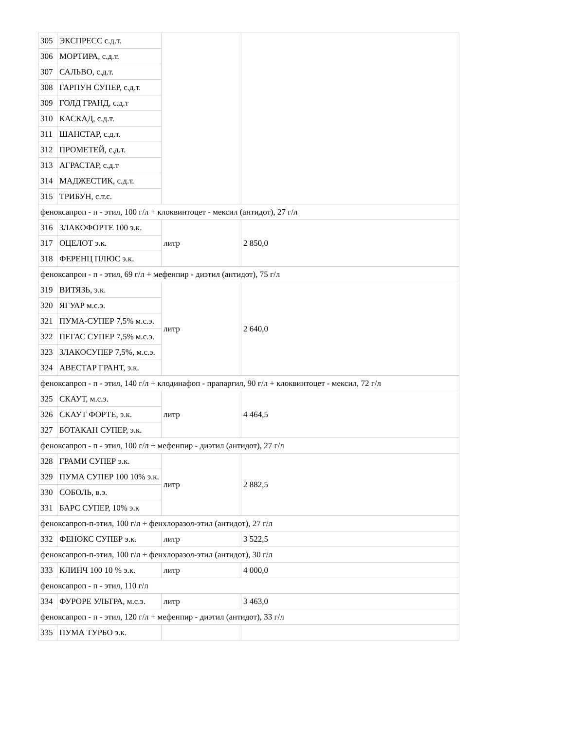| 305 | ЭКСПРЕСС с.д.т. | | |
| 306 | МОРТИРА, с.д.т. | | |
| 307 | САЛЬВО, с.д.т. | | |
| 308 | ГАРПУН СУПЕР, с.д.т. | | |
| 309 | ГОЛД ГРАНД, с.д.т | | |
| 310 | КАСКАД, с.д.т. | | |
| 311 | ШАНСТАР, с.д.т. | | |
| 312 | ПРОМЕТЕЙ, с.д.т. | | |
| 313 | АГРАСТАР, с.д.т | | |
| 314 | МАДЖЕСТИК, с.д.т. | | |
| 315 | ТРИБУН, с.т.с. | | |
| феноксапроп - п - этил, 100 г/л + клоквинтоцет - мексил (антидот), 27 г/л | | | |
| 316 | ЗЛАКОФОРТЕ 100 э.к. | литр | 2 850,0 |
| 317 | ОЦЕЛОТ э.к. | | |
| 318 | ФЕРЕНЦ ПЛЮС э.к. | | |
| феноксапрон - п - этил, 69 г/л + мефенпир - диэтил (антидот), 75 г/л | | | |
| 319 | ВИТЯЗЬ, э.к. | литр | 2 640,0 |
| 320 | ЯГУАР м.с.э. | | |
| 321 | ПУМА-СУПЕР 7,5% м.с.э. | | |
| 322 | ПЕГАС СУПЕР 7,5% м.с.э. | | |
| 323 | ЗЛАКОСУПЕР 7,5%, м.с.э. | | |
| 324 | АВЕСТАР ГРАНТ, э.к. | | |
| феноксапроп - п - этил, 140 г/л + клодинафоп - прапаргил, 90 г/л + клоквинтоцет - мексил, 72 г/л | | | |
| 325 | СКАУТ, м.с.э. | литр | 4 464,5 |
| 326 | СКАУТ ФОРТЕ, э.к. | | |
| 327 | БОТАКАН СУПЕР, э.к. | | |
| феноксапроп - п - этил, 100 г/л + мефенпир - диэтил (антидот), 27 г/л | | | |
| 328 | ГРАМИ СУПЕР э.к. | литр | 2 882,5 |
| 329 | ПУМА СУПЕР 100 10% э.к. | | |
| 330 | СОБОЛЬ, в.э. | | |
| 331 | БАРС СУПЕР, 10% э.к | | |
| феноксапроп-п-этил, 100 г/л + фенхлоразол-этил (антидот), 27 г/л | | | |
| 332 | ФЕНОКС СУПЕР э.к. | литр | 3 522,5 |
| феноксапроп-п-этил, 100 г/л + фенхлоразол-этил (антидот), 30 г/л | | | |
| 333 | КЛИНЧ 100 10 % э.к. | литр | 4 000,0 |
| феноксапроп - п - этил, 110 г/л | | | |
| 334 | ФУРОРЕ УЛЬТРА, м.с.э. | литр | 3 463,0 |
| феноксапроп - п - этил, 120 г/л + мефенпир - диэтил (антидот), 33 г/л | | | |
| 335 | ПУМА ТУРБО э.к. | | |